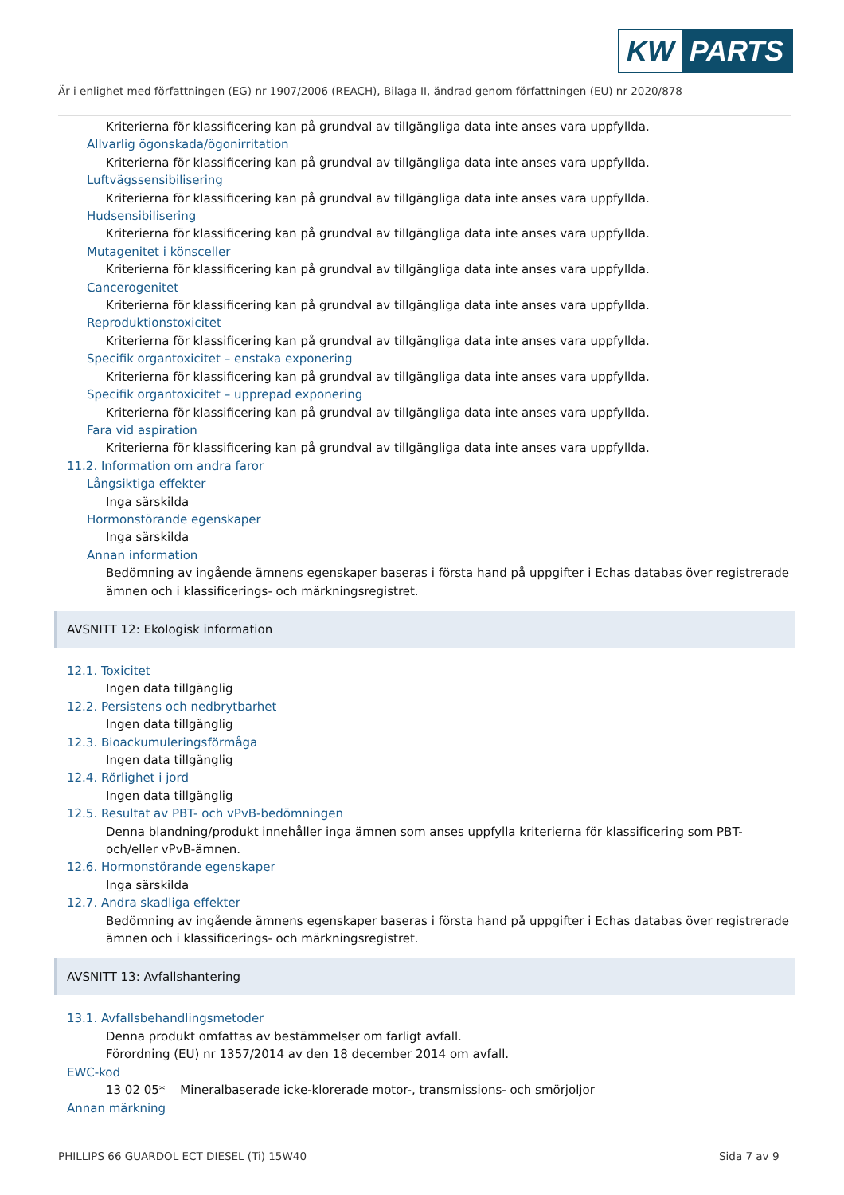KW PARTS
Är i enlighet med författningen (EG) nr 1907/2006 (REACH), Bilaga II, ändrad genom författningen (EU) nr 2020/878
Kriterierna för klassificering kan på grundval av tillgängliga data inte anses vara uppfyllda.
Allvarlig ögonskada/ögonirritation
Kriterierna för klassificering kan på grundval av tillgängliga data inte anses vara uppfyllda.
Luftvägssensibilisering
Kriterierna för klassificering kan på grundval av tillgängliga data inte anses vara uppfyllda.
Hudsensibilisering
Kriterierna för klassificering kan på grundval av tillgängliga data inte anses vara uppfyllda.
Mutagenitet i könsceller
Kriterierna för klassificering kan på grundval av tillgängliga data inte anses vara uppfyllda.
Cancerogenitet
Kriterierna för klassificering kan på grundval av tillgängliga data inte anses vara uppfyllda.
Reproduktionstoxicitet
Kriterierna för klassificering kan på grundval av tillgängliga data inte anses vara uppfyllda.
Specifik organtoxicitet – enstaka exponering
Kriterierna för klassificering kan på grundval av tillgängliga data inte anses vara uppfyllda.
Specifik organtoxicitet – upprepad exponering
Kriterierna för klassificering kan på grundval av tillgängliga data inte anses vara uppfyllda.
Fara vid aspiration
Kriterierna för klassificering kan på grundval av tillgängliga data inte anses vara uppfyllda.
11.2. Information om andra faror
Långsiktiga effekter
Inga särskilda
Hormonstörande egenskaper
Inga särskilda
Annan information
Bedömning av ingående ämnens egenskaper baseras i första hand på uppgifter i Echas databas över registrerade ämnen och i klassificerings- och märkningsregistret.
AVSNITT 12: Ekologisk information
12.1. Toxicitet
Ingen data tillgänglig
12.2. Persistens och nedbrytbarhet
Ingen data tillgänglig
12.3. Bioackumuleringsförmåga
Ingen data tillgänglig
12.4. Rörlighet i jord
Ingen data tillgänglig
12.5. Resultat av PBT- och vPvB-bedömningen
Denna blandning/produkt innehåller inga ämnen som anses uppfylla kriterierna för klassificering som PBT- och/eller vPvB-ämnen.
12.6. Hormonstörande egenskaper
Inga särskilda
12.7. Andra skadliga effekter
Bedömning av ingående ämnens egenskaper baseras i första hand på uppgifter i Echas databas över registrerade ämnen och i klassificerings- och märkningsregistret.
AVSNITT 13: Avfallshantering
13.1. Avfallsbehandlingsmetoder
Denna produkt omfattas av bestämmelser om farligt avfall.
Förordning (EU) nr 1357/2014 av den 18 december 2014 om avfall.
EWC-kod
13 02 05* Mineralbaserade icke-klorerade motor-, transmissions- och smörjoljor
Annan märkning
PHILLIPS 66 GUARDOL ECT DIESEL (Ti) 15W40
Sida 7 av 9